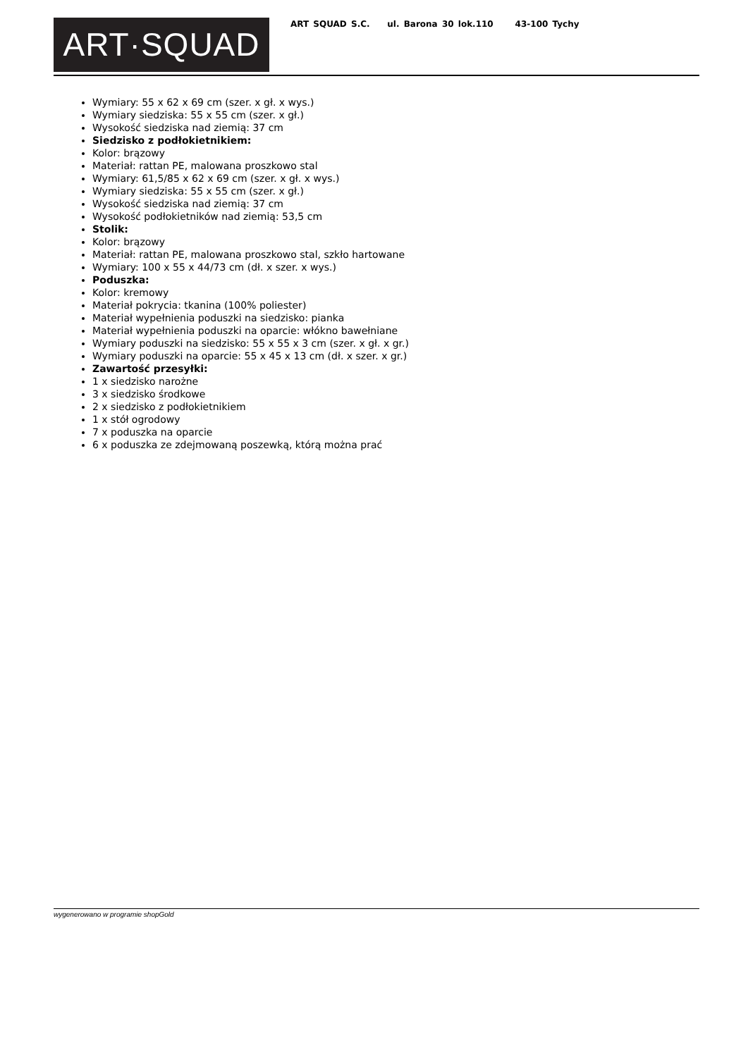ART·SQUAD
ART SQUAD S.C. ul. Barona 30 lok.110 43-100 Tychy
Wymiary: 55 x 62 x 69 cm (szer. x gł. x wys.)
Wymiary siedziska: 55 x 55 cm (szer. x gł.)
Wysokość siedziska nad ziemią: 37 cm
Siedzisko z podłokietnikiem:
Kolor: brązowy
Materiał: rattan PE, malowana proszkowo stal
Wymiary: 61,5/85 x 62 x 69 cm (szer. x gł. x wys.)
Wymiary siedziska: 55 x 55 cm (szer. x gł.)
Wysokość siedziska nad ziemią: 37 cm
Wysokość podłokietników nad ziemią: 53,5 cm
Stolik:
Kolor: brązowy
Materiał: rattan PE, malowana proszkowo stal, szkło hartowane
Wymiary: 100 x 55 x 44/73 cm (dł. x szer. x wys.)
Poduszka:
Kolor: kremowy
Materiał pokrycia: tkanina (100% poliester)
Materiał wypełnienia poduszki na siedzisko: pianka
Materiał wypełnienia poduszki na oparcie: włókno bawełniane
Wymiary poduszki na siedzisko: 55 x 55 x 3 cm (szer. x gł. x gr.)
Wymiary poduszki na oparcie: 55 x 45 x 13 cm (dł. x szer. x gr.)
Zawartość przesyłki:
1 x siedzisko narożne
3 x siedzisko środkowe
2 x siedzisko z podłokietnikiem
1 x stół ogrodowy
7 x poduszka na oparcie
6 x poduszka ze zdejmowaną poszewką, którą można prać
wygenerowano w programie shopGold